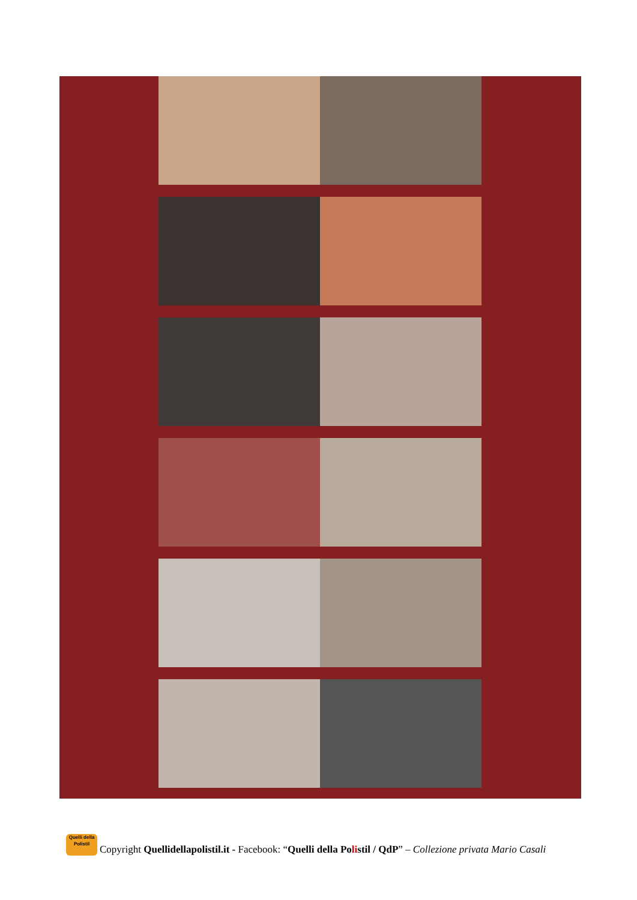Quelli della Polistil
Copyright Quellidellapolistil.it - Facebook: “Quelli della Polistil / QdP” – Collezione privata Mario Casali